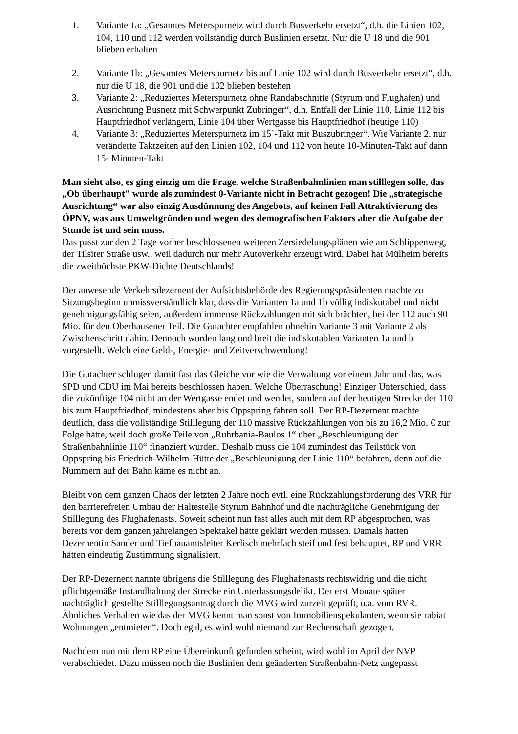1. Variante 1a: „Gesamtes Meterspurnetz wird durch Busverkehr ersetzt“, d.h. die Linien 102, 104, 110 und 112 werden vollständig durch Buslinien ersetzt. Nur die U 18 und die 901 blieben erhalten
2. Variante 1b: „Gesamtes Meterspurnetz bis auf Linie 102 wird durch Busverkehr ersetzt“, d.h. nur die U 18, die 901 und die 102 blieben bestehen
3. Variante 2: „Reduziertes Meterspurnetz ohne Randabschnitte (Styrum und Flughafen) und Ausrichtung Busnetz mit Schwerpunkt Zubringer“, d.h. Entfall der Linie 110, Linie 112 bis Hauptfriedhof verlängern, Linie 104 über Wertgasse bis Hauptfriedhof (heutige 110)
4. Variante 3: „Reduziertes Meterspurnetz im 15`-Takt mit Buszubringer“. Wie Variante 2, nur veränderte Taktzeiten auf den Linien 102, 104 und 112 von heute 10-Minuten-Takt auf dann 15- Minuten-Takt
Man sieht also, es ging einzig um die Frage, welche Straßenbahnlinien man stilllegen solle, das „Ob überhaupt" wurde als zumindest 0-Variante nicht in Betracht gezogen! Die „strategische Ausrichtung“ war also einzig Ausdünnung des Angebots, auf keinen Fall Attraktivierung des ÖPNV, was aus Umweltgründen und wegen des demografischen Faktors aber die Aufgabe der Stunde ist und sein muss.
Das passt zur den 2 Tage vorher beschlossenen weiteren Zersiedelungsplänen wie am Schlippenweg, der Tilsiter Straße usw., weil dadurch nur mehr Autoverkehr erzeugt wird. Dabei hat Mülheim bereits die zweithöchste PKW-Dichte Deutschlands!
Der anwesende Verkehrsdezernent der Aufsichtsbehörde des Regierungspräsidenten machte zu Sitzungsbeginn unmissverständlich klar, dass die Varianten 1a und 1b völlig indiskutabel und nicht genehmigungsfähig seien, außerdem immense Rückzahlungen mit sich brächten, bei der 112 auch 90 Mio. für den Oberhausener Teil. Die Gutachter empfahlen ohnehin Variante 3 mit Variante 2 als Zwischenschritt dahin. Dennoch wurden lang und breit die indiskutablen Varianten 1a und b vorgestellt. Welch eine Geld-, Energie- und Zeitverschwendung!
Die Gutachter schlugen damit fast das Gleiche vor wie die Verwaltung vor einem Jahr und das, was SPD und CDU im Mai bereits beschlossen haben. Welche Überraschung! Einziger Unterschied, dass die zukünftige 104 nicht an der Wertgasse endet und wendet, sondern auf der heutigen Strecke der 110 bis zum Hauptfriedhof, mindestens aber bis Oppspring fahren soll. Der RP-Dezernent machte deutlich, dass die vollständige Stilllegung der 110 massive Rückzahlungen von bis zu 16,2 Mio. € zur Folge hätte, weil doch große Teile von „Ruhrbania-Baulos 1“ über „Beschleunigung der Straßenbahnlinie 110“ finanziert wurden. Deshalb muss die 104 zumindest das Teilstück von Oppspring bis Friedrich-Wilhelm-Hütte der „Beschleunigung der Linie 110“ befahren, denn auf die Nummern auf der Bahn käme es nicht an.
Bleibt von dem ganzen Chaos der letzten 2 Jahre noch evtl. eine Rückzahlungsforderung des VRR für den barrierefreien Umbau der Haltestelle Styrum Bahnhof und die nachträgliche Genehmigung der Stilllegung des Flughafenasts. Soweit scheint nun fast alles auch mit dem RP abgesprochen, was bereits vor dem ganzen jahrelangen Spektakel hätte geklärt werden müssen. Damals hatten Dezernentin Sander und Tiefbauamtsleiter Kerlisch mehrfach steif und fest behauptet, RP und VRR hätten eindeutig Zustimmung signalisiert.
Der RP-Dezernent nannte übrigens die Stilllegung des Flughafenasts rechtswidrig und die nicht pflichtgemäße Instandhaltung der Strecke ein Unterlassungsdelikt. Der erst Monate später nachträglich gestellte Stilllegungsantrag durch die MVG wird zurzeit geprüft, u.a. vom RVR. Ähnliches Verhalten wie das der MVG kennt man sonst von Immobilienspekulanten, wenn sie rabiat Wohnungen „entmieten“. Doch egal, es wird wohl niemand zur Rechenschaft gezogen.
Nachdem nun mit dem RP eine Übereinkunft gefunden scheint, wird wohl im April der NVP verabschiedet. Dazu müssen noch die Buslinien dem geänderten Straßenbahn-Netz angepasst